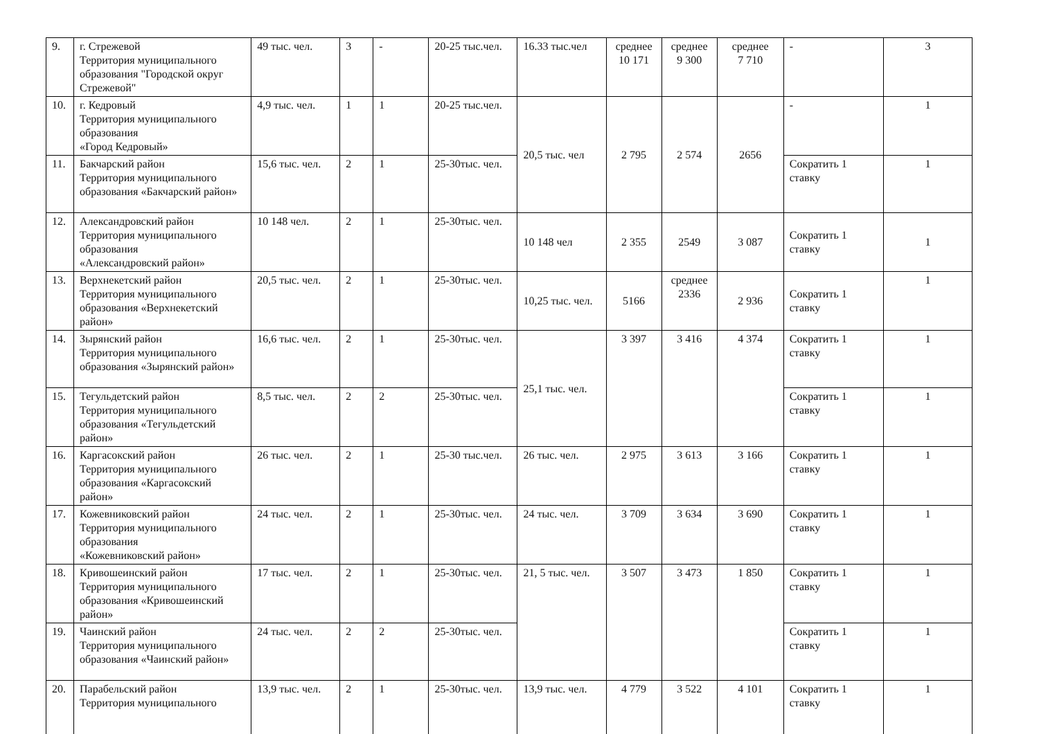| 9. | г. Стрежевой Территория муниципального образования "Городской округ Стрежевой" | 49 тыс. чел. | 3 | - | 20-25 тыс.чел. | 16.33 тыс.чел | среднее 10 171 | среднее 9 300 | среднее 7 710 | - | 3 |
| 10. | г. Кедровый Территория муниципального образования «Город Кедровый» | 4,9 тыс. чел. | 1 | 1 | 20-25 тыс.чел. | 20,5 тыс. чел | 2 795 | 2 574 | 2656 | - | 1 |
| 11. | Бакчарский район Территория муниципального образования «Бакчарский район» | 15,6 тыс. чел. | 2 | 1 | 25-30тыс. чел. | | | | | Сократить 1 ставку | 1 |
| 12. | Александровский район Территория муниципального образования «Александровский район» | 10 148 чел. | 2 | 1 | 25-30тыс. чел. | 10 148 чел | 2 355 | 2549 | 3 087 | Сократить 1 ставку | 1 |
| 13. | Верхнекетский район Территория муниципального образования «Верхнекетский район» | 20,5 тыс. чел. | 2 | 1 | 25-30тыс. чел. | 10,25 тыс. чел. | 5166 | среднее 2336 | 2 936 | Сократить 1 ставку | 1 |
| 14. | Зырянский район Территория муниципального образования «Зырянский район» | 16,6 тыс. чел. | 2 | 1 | 25-30тыс. чел. | 25,1 тыс. чел. | 3 397 | 3 416 | 4 374 | Сократить 1 ставку | 1 |
| 15. | Тегульдетский район Территория муниципального образования «Тегульдетский район» | 8,5 тыс. чел. | 2 | 2 | 25-30тыс. чел. | | | | | Сократить 1 ставку | 1 |
| 16. | Каргасокский район Территория муниципального образования «Каргасокский район» | 26 тыс. чел. | 2 | 1 | 25-30 тыс.чел. | 26 тыс. чел. | 2 975 | 3 613 | 3 166 | Сократить 1 ставку | 1 |
| 17. | Кожевниковский район Территория муниципального образования «Кожевниковский район» | 24 тыс. чел. | 2 | 1 | 25-30тыс. чел. | 24 тыс. чел. | 3 709 | 3 634 | 3 690 | Сократить 1 ставку | 1 |
| 18. | Кривошеинский район Территория муниципального образования «Кривошеинский район» | 17 тыс. чел. | 2 | 1 | 25-30тыс. чел. | 21, 5 тыс. чел. | 3 507 | 3 473 | 1 850 | Сократить 1 ставку | 1 |
| 19. | Чаинский район Территория муниципального образования «Чаинский район» | 24 тыс. чел. | 2 | 2 | 25-30тыс. чел. | | | | | Сократить 1 ставку | 1 |
| 20. | Парабельский район Территория муниципального | 13,9 тыс. чел. | 2 | 1 | 25-30тыс. чел. | 13,9 тыс. чел. | 4 779 | 3 522 | 4 101 | Сократить 1 ставку | 1 |